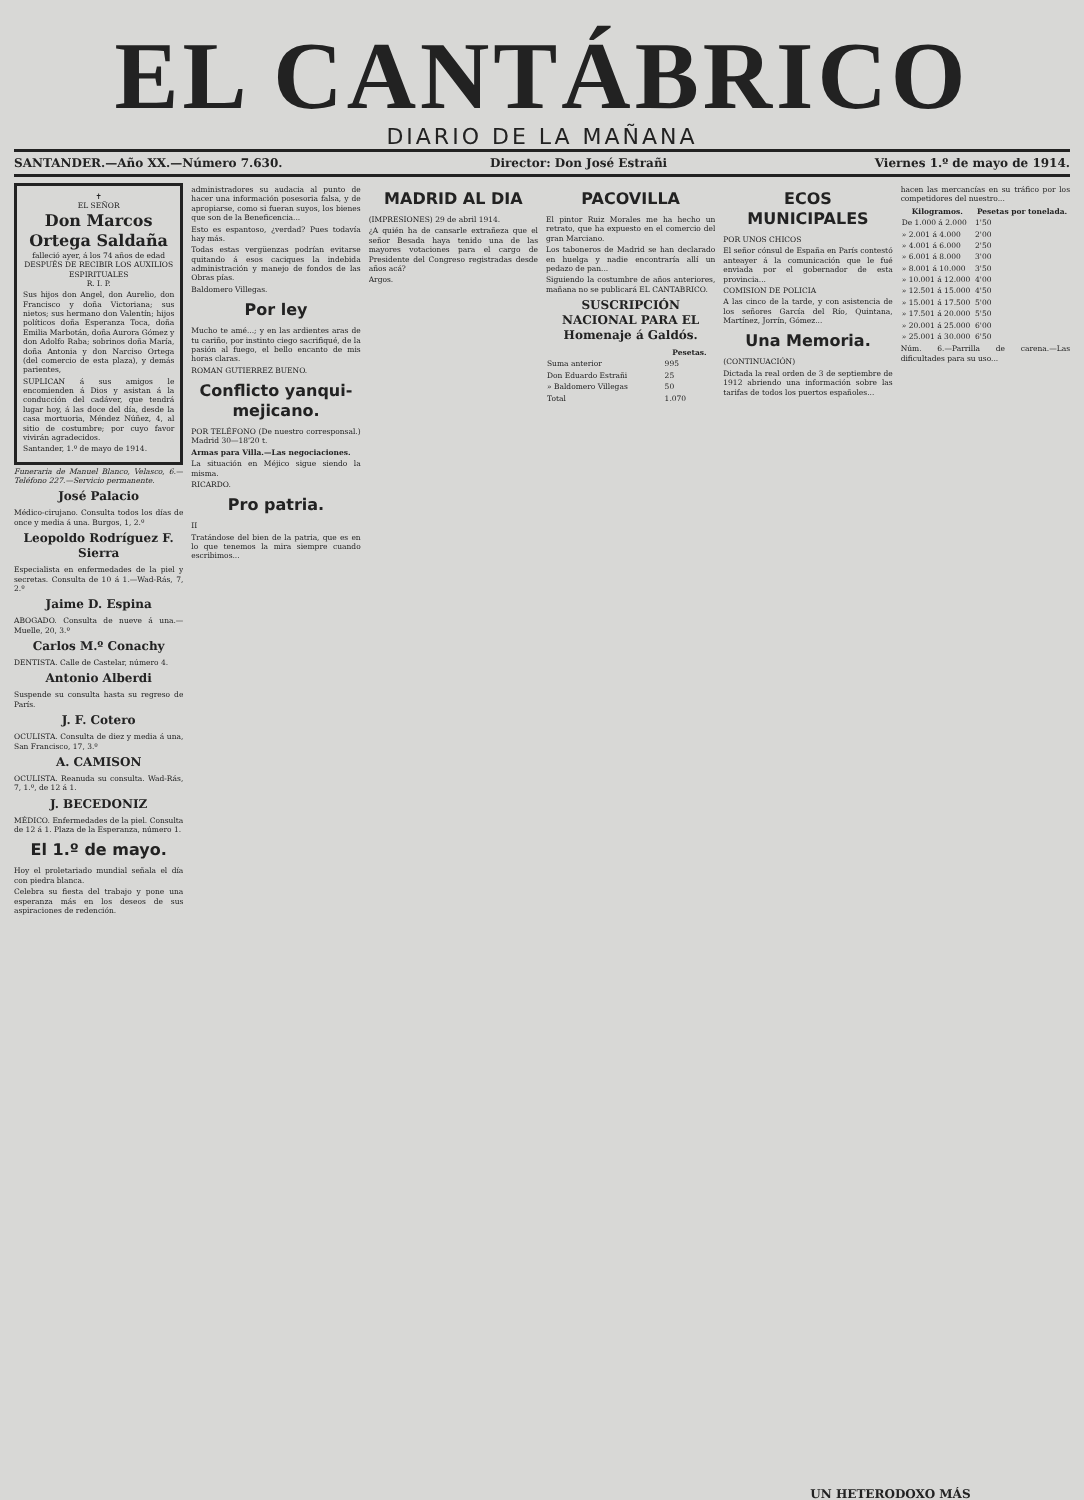EL CANTÁBRICO
DIARIO DE LA MAÑANA
SANTANDER.—Año XX.—Número 7.630. Director: Don José Estrañi Viernes 1.º de mayo de 1914.
✝
EL SEÑOR
Don Marcos Ortega Saldaña
falleció ayer, á los 74 años de edad
DESPUÉS DE RECIBIR LOS AUXILIOS ESPIRITUALES
R. I. P.
Sus hijos don Angel, don Aurelio, don Francisco y doña Victoriana; sus nietos; sus hermano don Valentín; hijos políticos doña Esperanza Toca, doña Emilia Marbotán, doña Aurora Gómez y don Adolfo Raba; sobrinos doña María, doña Antonia y don Narciso Ortega (del comercio de esta plaza), y demás parientes,
SUPLICAN á sus amigos le encomienden á Dios y asistan á la conducción del cadáver, que tendrá lugar hoy, á las doce del día, desde la casa mortuoria, Méndez Núñez, 4, al sitio de costumbre; por cuyo favor vivirán agradecidos.
Santander, 1.º de mayo de 1914.
Funeraria de Manuel Blanco, Velasco, 6.—Teléfono 227.—Servicio permanente.
José Palacio
Médico-cirujano. Consulta todos los días de once y media á una. Burgos, 1, 2.º
Leopoldo Rodríguez F. Sierra
Especialista en enfermedades de la piel y secretas. Consulta de 10 á 1.—Wad-Rás, 7, 2.º
Jaime D. Espina
ABOGADO. Consulta de nueve á una.—Muelle, 20, 3.º
Carlos M.º Conachy
DENTISTA. Calle de Castelar, número 4.
Antonio Alberdi
Suspende su consulta hasta su regreso de París.
J. F. Cotero
OCULISTA. Consulta de diez y media á una, San Francisco, 17, 3.º
A. CAMISON
OCULISTA. Reanuda su consulta. Wad-Rás, 7, 1.º, de 12 á 1.
J. BECEDONIZ
MÉDICO. Enfermedades de la piel. Consulta de 12 á 1. Plaza de la Esperanza, número 1.
El 1.º de mayo.
Hoy el proletariado mundial señala el día con piedra blanca.
Celebra su fiesta del trabajo y pone una esperanza más en los deseos de sus aspiraciones de redención.
administradores su audacia al punto de hacer una información posesoria falsa, y de apropiarse, como si fueran suyos, los bienes que son de la Beneficencia...
Esto es espantoso, ¿verdad? Pues todavía hay más.
Todas estas vergüenzas podrían evitarse quitando á esos caciques la indebida administración y manejo de fondos de las Obras pías.
Baldomero Villegas.
Por ley
Mucho te amé...; y en las ardientes aras de tu cariño, por instinto ciego sacrifiqué, de la pasión al fuego, el bello encanto de mis horas claras.
ROMAN GUTIERREZ BUENO.
Conflicto yanqui-mejicano.
POR TELÉFONO (De nuestro corresponsal.) Madrid 30—18'20 t.
Armas para Villa.—Las negociaciones.
La situación en Méjico sigue siendo la misma.
RICARDO.
Pro patria.
II
Tratándose del bien de la patria, que es en lo que tenemos la mira siempre cuando escribimos...
MADRID AL DIA
(IMPRESIONES) 29 de abril 1914.
¿A quién ha de cansarle extrañeza que el señor Besada haya tenido una de las mayores votaciones para el cargo de Presidente del Congreso registradas desde años acá?
Argos.
PACOVILLA
El pintor Ruiz Morales me ha hecho un retrato, que ha expuesto en el comercio del gran Marciano.
Los taboneros de Madrid se han declarado en huelga y nadie encontraría allí un pedazo de pan...
Siguiendo la costumbre de años anteriores, mañana no se publicará EL CANTABRICO.
SUSCRIPCIÓN NACIONAL PARA EL Homenaje á Galdós.
| | Pesetas. |
| --- | --- |
| Suma anterior | 995 |
| Don Eduardo Estrañi | 25 |
| » Baldomero Villegas | 50 |
| Total | 1.070 |
ECOS MUNICIPALES
POR UNOS CHICOS
El señor cónsul de España en París contestó anteayer á la comunicación que le fué enviada por el gobernador de esta provincia...
COMISION DE POLICIA
A las cinco de la tarde, y con asistencia de los señores García del Río, Quintana, Martínez, Jorrín, Gómez...
Una Memoria.
(CONTINUACIÓN)
Dictada la real orden de 3 de septiembre de 1912 abriendo una información sobre las tarifas de todos los puertos españoles...
hacen las mercancías en su tráfico por los competidores del nuestro...
| Kilogramos. | Pesetas por tonelada. |
| --- | --- |
| De 1.000 á 2.000 | 1'50 |
| » 2.001 á 4.000 | 2'00 |
| » 4.001 á 6.000 | 2'50 |
| » 6.001 á 8.000 | 3'00 |
| » 8.001 á 10.000 | 3'50 |
| » 10.001 á 12.000 | 4'00 |
| » 12.501 á 15.000 | 4'50 |
| » 15.001 á 17.500 | 5'00 |
| » 17.501 á 20.000 | 5'50 |
| » 20.001 á 25.000 | 6'00 |
| » 25.001 á 30.000 | 6'50 |
Núm. 6.—Parrilla de carena.—Las dificultades para su uso...
UN HETERODOXO MÁS